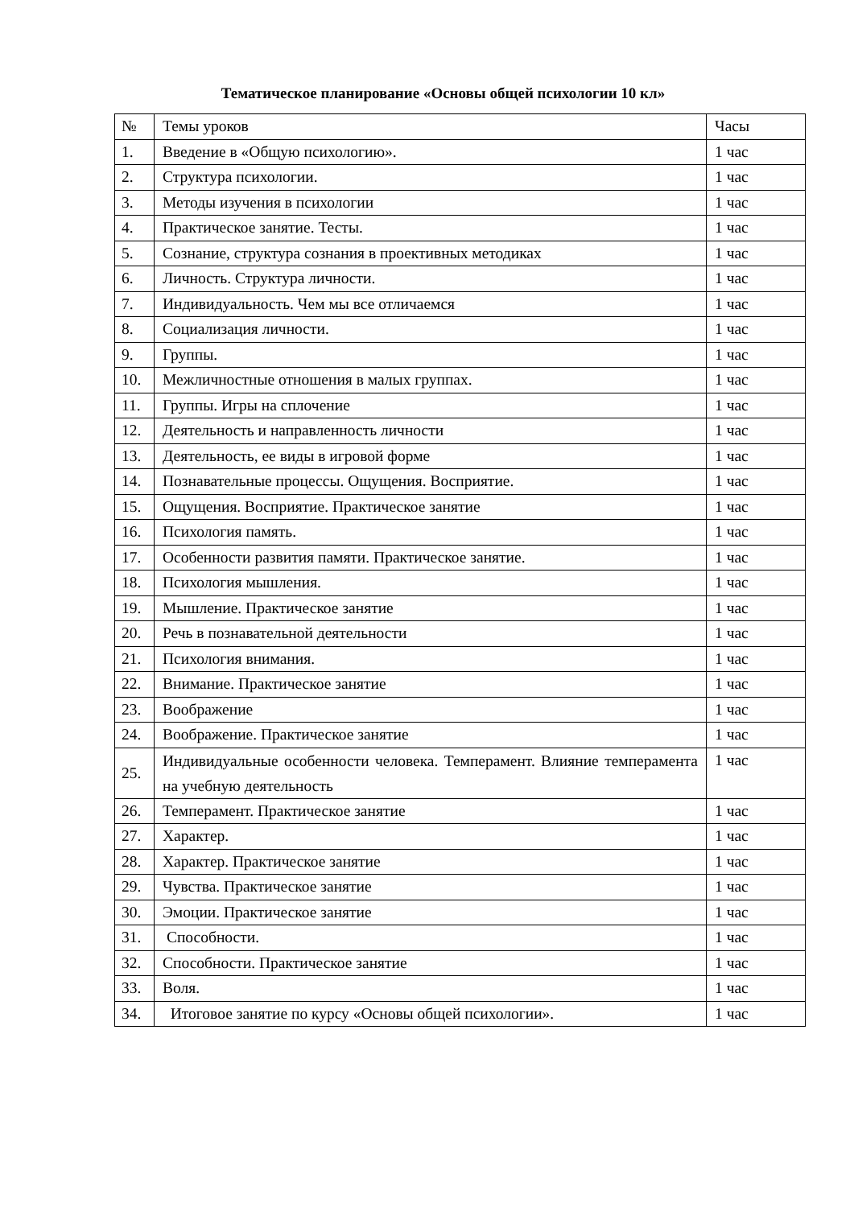Тематическое планирование «Основы общей психологии 10 кл»
| № | Темы уроков | Часы |
| --- | --- | --- |
| 1. | Введение в «Общую психологию». | 1 час |
| 2. | Структура психологии. | 1 час |
| 3. | Методы изучения в психологии | 1 час |
| 4. | Практическое занятие. Тесты. | 1 час |
| 5. | Сознание, структура сознания в проективных методиках | 1 час |
| 6. | Личность. Структура личности. | 1 час |
| 7. | Индивидуальность. Чем мы все отличаемся | 1 час |
| 8. | Социализация личности. | 1 час |
| 9. | Группы. | 1 час |
| 10. | Межличностные отношения в малых группах. | 1 час |
| 11. | Группы. Игры на сплочение | 1 час |
| 12. | Деятельность и направленность личности | 1 час |
| 13. | Деятельность, ее виды в игровой форме | 1 час |
| 14. | Познавательные процессы. Ощущения. Восприятие. | 1 час |
| 15. | Ощущения. Восприятие. Практическое занятие | 1 час |
| 16. | Психология память. | 1 час |
| 17. | Особенности развития памяти. Практическое занятие. | 1 час |
| 18. | Психология мышления. | 1 час |
| 19. | Мышление. Практическое занятие | 1 час |
| 20. | Речь в познавательной деятельности | 1 час |
| 21. | Психология внимания. | 1 час |
| 22. | Внимание. Практическое занятие | 1 час |
| 23. | Воображение | 1 час |
| 24. | Воображение. Практическое занятие | 1 час |
| 25. | Индивидуальные особенности человека. Темперамент. Влияние темперамента на учебную деятельность | 1 час |
| 26. | Темперамент. Практическое занятие | 1 час |
| 27. | Характер. | 1 час |
| 28. | Характер. Практическое занятие | 1 час |
| 29. | Чувства. Практическое занятие | 1 час |
| 30. | Эмоции. Практическое занятие | 1 час |
| 31. | Способности. | 1 час |
| 32. | Способности. Практическое занятие | 1 час |
| 33. | Воля. | 1 час |
| 34. | Итоговое занятие по курсу «Основы общей психологии». | 1 час |